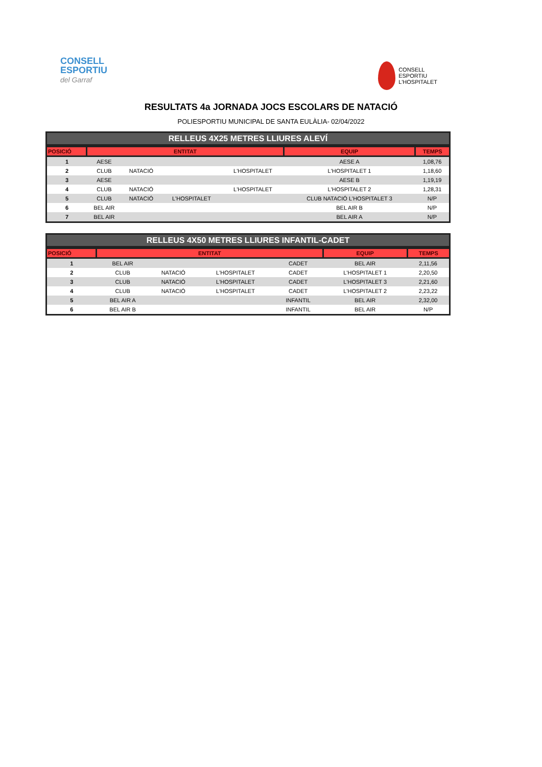CONSELL
ESPORTIU
del Garraf
CONSELL
ESPORTIU
L'HOSPITALET
RESULTATS 4a JORNADA JOCS ESCOLARS DE NATACIÓ
POLIESPORTIU MUNICIPAL DE SANTA EULÀLIA- 02/04/2022
RELLEUS 4X25 METRES LLIURES ALEVÍ
| POSICIÓ | ENTITAT | | | | EQUIP | TEMPS |
| --- | --- | --- | --- | --- | --- | --- |
| 1 | AESE | | | | AESE A | 1,08,76 |
| 2 | CLUB | NATACIÓ | | L'HOSPITALET | L'HOSPITALET 1 | 1,18,60 |
| 3 | AESE | | | | AESE B | 1,19,19 |
| 4 | CLUB | NATACIÓ | | L'HOSPITALET | L'HOSPITALET 2 | 1,28,31 |
| 5 | CLUB | NATACIÓ | L'HOSPITALET | | CLUB NATACIÓ L'HOSPITALET 3 | N/P |
| 6 | BEL AIR | | | | BEL AIR B | N/P |
| 7 | BEL AIR | | | | BEL AIR A | N/P |
RELLEUS 4X50 METRES LLIURES INFANTIL-CADET
| POSICIÓ | ENTITAT | | | | EQUIP | TEMPS |
| --- | --- | --- | --- | --- | --- | --- |
| 1 | BEL AIR | | | CADET | BEL AIR | 2,11,56 |
| 2 | CLUB | NATACIÓ | L'HOSPITALET | CADET | L'HOSPITALET 1 | 2,20,50 |
| 3 | CLUB | NATACIÓ | L'HOSPITALET | CADET | L'HOSPITALET 3 | 2,21,60 |
| 4 | CLUB | NATACIÓ | L'HOSPITALET | CADET | L'HOSPITALET 2 | 2,23,22 |
| 5 | BEL AIR A | | | INFANTIL | BEL AIR | 2,32,00 |
| 6 | BEL AIR B | | | INFANTIL | BEL AIR | N/P |